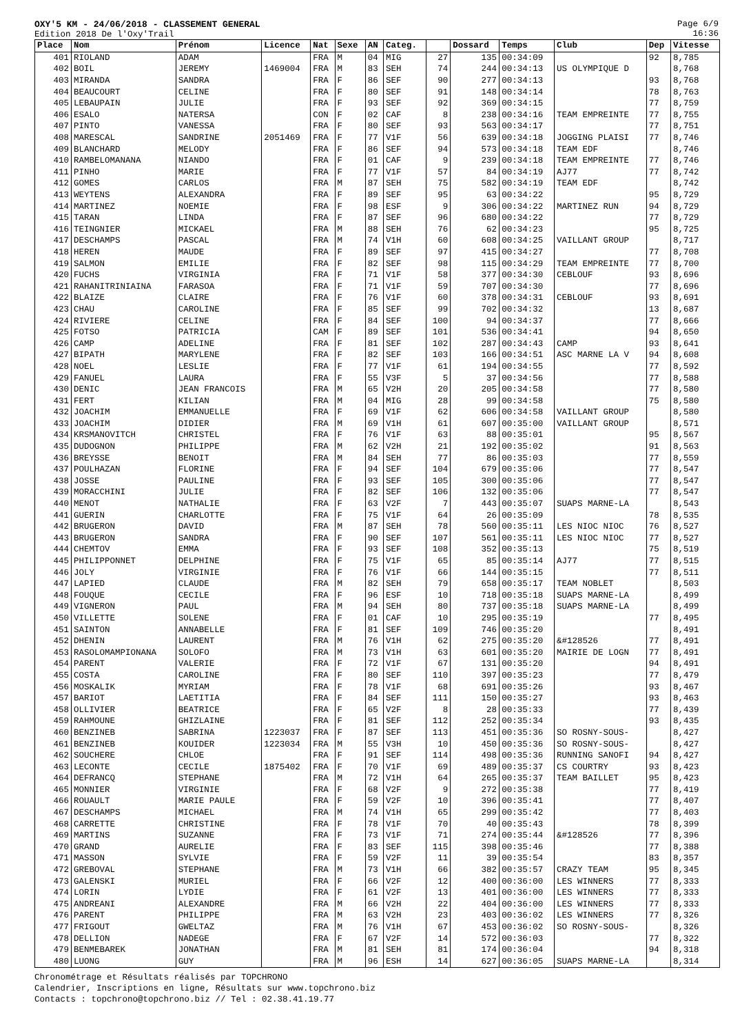OXY'5 KM - 24/06/2018 - CLASSEMENT GENERAL
Edition 2018 De l'Oxy'Trail
Page 6/9
16:36
| Place | Nom | Prénom | Licence | Nat | Sexe | AN | Categ. | | Dossard | Temps | Club | Dep | Vitesse |
| --- | --- | --- | --- | --- | --- | --- | --- | --- | --- | --- | --- | --- | --- |
| 401 | RIOLAND | ADAM | | FRA | M | 04 | MIG | 27 | 135 | 00:34:09 | | 92 | 8,785 |
| 402 | BOIL | JEREMY | 1469004 | FRA | M | 83 | SEH | 74 | 244 | 00:34:13 | US OLYMPIQUE D | | 8,768 |
| 403 | MIRANDA | SANDRA | | FRA | F | 86 | SEF | 90 | 277 | 00:34:13 | | 93 | 8,768 |
| 404 | BEAUCOURT | CELINE | | FRA | F | 80 | SEF | 91 | 148 | 00:34:14 | | 78 | 8,763 |
| 405 | LEBAUPAIN | JULIE | | FRA | F | 93 | SEF | 92 | 369 | 00:34:15 | | 77 | 8,759 |
| 406 | ESALO | NATERSA | | CON | F | 02 | CAF | 8 | 238 | 00:34:16 | TEAM EMPREINTE | 77 | 8,755 |
| 407 | PINTO | VANESSA | | FRA | F | 80 | SEF | 93 | 563 | 00:34:17 | | 77 | 8,751 |
| 408 | MARESCAL | SANDRINE | 2051469 | FRA | F | 77 | V1F | 56 | 639 | 00:34:18 | JOGGING PLAISI | 77 | 8,746 |
| 409 | BLANCHARD | MELODY | | FRA | F | 86 | SEF | 94 | 573 | 00:34:18 | TEAM EDF | | 8,746 |
| 410 | RAMBELOMANANA | NIANDO | | FRA | F | 01 | CAF | 9 | 239 | 00:34:18 | TEAM EMPREINTE | 77 | 8,746 |
| 411 | PINHO | MARIE | | FRA | F | 77 | V1F | 57 | 84 | 00:34:19 | AJ77 | 77 | 8,742 |
| 412 | GOMES | CARLOS | | FRA | M | 87 | SEH | 75 | 582 | 00:34:19 | TEAM EDF | | 8,742 |
| 413 | WEYTENS | ALEXANDRA | | FRA | F | 89 | SEF | 95 | 63 | 00:34:22 | | 95 | 8,729 |
| 414 | MARTINEZ | NOEMIE | | FRA | F | 98 | ESF | 9 | 306 | 00:34:22 | MARTINEZ RUN | 94 | 8,729 |
| 415 | TARAN | LINDA | | FRA | F | 87 | SEF | 96 | 680 | 00:34:22 | | 77 | 8,729 |
| 416 | TEINGNIER | MICKAEL | | FRA | M | 88 | SEH | 76 | 62 | 00:34:23 | | 95 | 8,725 |
| 417 | DESCHAMPS | PASCAL | | FRA | M | 74 | V1H | 60 | 608 | 00:34:25 | VAILLANT GROUP | | 8,717 |
| 418 | HEREN | MAUDE | | FRA | F | 89 | SEF | 97 | 415 | 00:34:27 | | 77 | 8,708 |
| 419 | SALMON | EMILIE | | FRA | F | 82 | SEF | 98 | 115 | 00:34:29 | TEAM EMPREINTE | 77 | 8,700 |
| 420 | FUCHS | VIRGINIA | | FRA | F | 71 | V1F | 58 | 377 | 00:34:30 | CEBLOUF | 93 | 8,696 |
| 421 | RAHANITRINIAINA | FARASOA | | FRA | F | 71 | V1F | 59 | 707 | 00:34:30 | | 77 | 8,696 |
| 422 | BLAIZE | CLAIRE | | FRA | F | 76 | V1F | 60 | 378 | 00:34:31 | CEBLOUF | 93 | 8,691 |
| 423 | CHAU | CAROLINE | | FRA | F | 85 | SEF | 99 | 702 | 00:34:32 | | 13 | 8,687 |
| 424 | RIVIERE | CELINE | | FRA | F | 84 | SEF | 100 | 94 | 00:34:37 | | 77 | 8,666 |
| 425 | FOTSO | PATRICIA | | CAM | F | 89 | SEF | 101 | 536 | 00:34:41 | | 94 | 8,650 |
| 426 | CAMP | ADELINE | | FRA | F | 81 | SEF | 102 | 287 | 00:34:43 | CAMP | 93 | 8,641 |
| 427 | BIPATH | MARYLENE | | FRA | F | 82 | SEF | 103 | 166 | 00:34:51 | ASC MARNE LA V | 94 | 8,608 |
| 428 | NOEL | LESLIE | | FRA | F | 77 | V1F | 61 | 194 | 00:34:55 | | 77 | 8,592 |
| 429 | FANUEL | LAURA | | FRA | F | 55 | V3F | 5 | 37 | 00:34:56 | | 77 | 8,588 |
| 430 | DENIC | JEAN FRANCOIS | | FRA | M | 65 | V2H | 20 | 205 | 00:34:58 | | 77 | 8,580 |
| 431 | FERT | KILIAN | | FRA | M | 04 | MIG | 28 | 99 | 00:34:58 | | 75 | 8,580 |
| 432 | JOACHIM | EMMANUELLE | | FRA | F | 69 | V1F | 62 | 606 | 00:34:58 | VAILLANT GROUP | | 8,580 |
| 433 | JOACHIM | DIDIER | | FRA | M | 69 | V1H | 61 | 607 | 00:35:00 | VAILLANT GROUP | | 8,571 |
| 434 | KRSMANOVITCH | CHRISTEL | | FRA | F | 76 | V1F | 63 | 88 | 00:35:01 | | 95 | 8,567 |
| 435 | DUDOGNON | PHILIPPE | | FRA | M | 62 | V2H | 21 | 192 | 00:35:02 | | 91 | 8,563 |
| 436 | BREYSSE | BENOIT | | FRA | M | 84 | SEH | 77 | 86 | 00:35:03 | | 77 | 8,559 |
| 437 | POULHAZAN | FLORINE | | FRA | F | 94 | SEF | 104 | 679 | 00:35:06 | | 77 | 8,547 |
| 438 | JOSSE | PAULINE | | FRA | F | 93 | SEF | 105 | 300 | 00:35:06 | | 77 | 8,547 |
| 439 | MORACCHINI | JULIE | | FRA | F | 82 | SEF | 106 | 132 | 00:35:06 | | 77 | 8,547 |
| 440 | MENOT | NATHALIE | | FRA | F | 63 | V2F | 7 | 443 | 00:35:07 | SUAPS MARNE-LA | | 8,543 |
| 441 | GUERIN | CHARLOTTE | | FRA | F | 75 | V1F | 64 | 26 | 00:35:09 | | 78 | 8,535 |
| 442 | BRUGERON | DAVID | | FRA | M | 87 | SEH | 78 | 560 | 00:35:11 | LES NIOC NIOC | 76 | 8,527 |
| 443 | BRUGERON | SANDRA | | FRA | F | 90 | SEF | 107 | 561 | 00:35:11 | LES NIOC NIOC | 77 | 8,527 |
| 444 | CHEMTOV | EMMA | | FRA | F | 93 | SEF | 108 | 352 | 00:35:13 | | 75 | 8,519 |
| 445 | PHILIPPONNET | DELPHINE | | FRA | F | 75 | V1F | 65 | 85 | 00:35:14 | AJ77 | 77 | 8,515 |
| 446 | JOLY | VIRGINIE | | FRA | F | 76 | V1F | 66 | 144 | 00:35:15 | | 77 | 8,511 |
| 447 | LAPIED | CLAUDE | | FRA | M | 82 | SEH | 79 | 658 | 00:35:17 | TEAM NOBLET | | 8,503 |
| 448 | FOUQUE | CECILE | | FRA | F | 96 | ESF | 10 | 718 | 00:35:18 | SUAPS MARNE-LA | | 8,499 |
| 449 | VIGNERON | PAUL | | FRA | M | 94 | SEH | 80 | 737 | 00:35:18 | SUAPS MARNE-LA | | 8,499 |
| 450 | VILLETTE | SOLENE | | FRA | F | 01 | CAF | 10 | 295 | 00:35:19 | | 77 | 8,495 |
| 451 | SAINTON | ANNABELLE | | FRA | F | 81 | SEF | 109 | 746 | 00:35:20 | | | 8,491 |
| 452 | DHENIN | LAURENT | | FRA | M | 76 | V1H | 62 | 275 | 00:35:20 | &#128526 | 77 | 8,491 |
| 453 | RASOLOMAMPIONANA | SOLOFO | | FRA | M | 73 | V1H | 63 | 601 | 00:35:20 | MAIRIE DE LOGN | 77 | 8,491 |
| 454 | PARENT | VALERIE | | FRA | F | 72 | V1F | 67 | 131 | 00:35:20 | | 94 | 8,491 |
| 455 | COSTA | CAROLINE | | FRA | F | 80 | SEF | 110 | 397 | 00:35:23 | | 77 | 8,479 |
| 456 | MOSKALIK | MYRIAM | | FRA | F | 78 | V1F | 68 | 691 | 00:35:26 | | 93 | 8,467 |
| 457 | BARIOT | LAETITIA | | FRA | F | 84 | SEF | 111 | 150 | 00:35:27 | | 93 | 8,463 |
| 458 | OLLIVIER | BEATRICE | | FRA | F | 65 | V2F | 8 | 28 | 00:35:33 | | 77 | 8,439 |
| 459 | RAHMOUNE | GHIZLAINE | | FRA | F | 81 | SEF | 112 | 252 | 00:35:34 | | 93 | 8,435 |
| 460 | BENZINEB | SABRINA | 1223037 | FRA | F | 87 | SEF | 113 | 451 | 00:35:36 | SO ROSNY-SOUS- | | 8,427 |
| 461 | BENZINEB | KOUIDER | 1223034 | FRA | M | 55 | V3H | 10 | 450 | 00:35:36 | SO ROSNY-SOUS- | | 8,427 |
| 462 | SOUCHERE | CHLOE | | FRA | F | 91 | SEF | 114 | 498 | 00:35:36 | RUNNING SANOFI | 94 | 8,427 |
| 463 | LECONTE | CECILE | 1875402 | FRA | F | 70 | V1F | 69 | 489 | 00:35:37 | CS COURTRY | 93 | 8,423 |
| 464 | DEFRANCQ | STEPHANE | | FRA | M | 72 | V1H | 64 | 265 | 00:35:37 | TEAM BAILLET | 95 | 8,423 |
| 465 | MONNIER | VIRGINIE | | FRA | F | 68 | V2F | 9 | 272 | 00:35:38 | | 77 | 8,419 |
| 466 | ROUAULT | MARIE PAULE | | FRA | F | 59 | V2F | 10 | 396 | 00:35:41 | | 77 | 8,407 |
| 467 | DESCHAMPS | MICHAEL | | FRA | M | 74 | V1H | 65 | 299 | 00:35:42 | | 77 | 8,403 |
| 468 | CARRETTE | CHRISTINE | | FRA | F | 78 | V1F | 70 | 40 | 00:35:43 | | 78 | 8,399 |
| 469 | MARTINS | SUZANNE | | FRA | F | 73 | V1F | 71 | 274 | 00:35:44 | &#128526 | 77 | 8,396 |
| 470 | GRAND | AURELIE | | FRA | F | 83 | SEF | 115 | 398 | 00:35:46 | | 77 | 8,388 |
| 471 | MASSON | SYLVIE | | FRA | F | 59 | V2F | 11 | 39 | 00:35:54 | | 83 | 8,357 |
| 472 | GREBOVAL | STEPHANE | | FRA | M | 73 | V1H | 66 | 382 | 00:35:57 | CRAZY TEAM | 95 | 8,345 |
| 473 | GALENSKI | MURIEL | | FRA | F | 66 | V2F | 12 | 400 | 00:36:00 | LES WINNERS | 77 | 8,333 |
| 474 | LORIN | LYDIE | | FRA | F | 61 | V2F | 13 | 401 | 00:36:00 | LES WINNERS | 77 | 8,333 |
| 475 | ANDREANI | ALEXANDRE | | FRA | M | 66 | V2H | 22 | 404 | 00:36:00 | LES WINNERS | 77 | 8,333 |
| 476 | PARENT | PHILIPPE | | FRA | M | 63 | V2H | 23 | 403 | 00:36:02 | LES WINNERS | 77 | 8,326 |
| 477 | FRIGOUT | GWELTAZ | | FRA | M | 76 | V1H | 67 | 453 | 00:36:02 | SO ROSNY-SOUS- | | 8,326 |
| 478 | DELLION | NADEGE | | FRA | F | 67 | V2F | 14 | 572 | 00:36:03 | | 77 | 8,322 |
| 479 | BENMEBAREK | JONATHAN | | FRA | M | 81 | SEH | 81 | 174 | 00:36:04 | | 94 | 8,318 |
| 480 | LUONG | GUY | | FRA | M | 96 | ESH | 14 | 627 | 00:36:05 | SUAPS MARNE-LA | | 8,314 |
Chronométrage et Résultats réalisés par TOPCHRONO
Calendrier, Inscriptions en ligne, Résultats sur www.topchrono.biz
Contacts : topchrono@topchrono.biz // Tel : 02.38.41.19.77